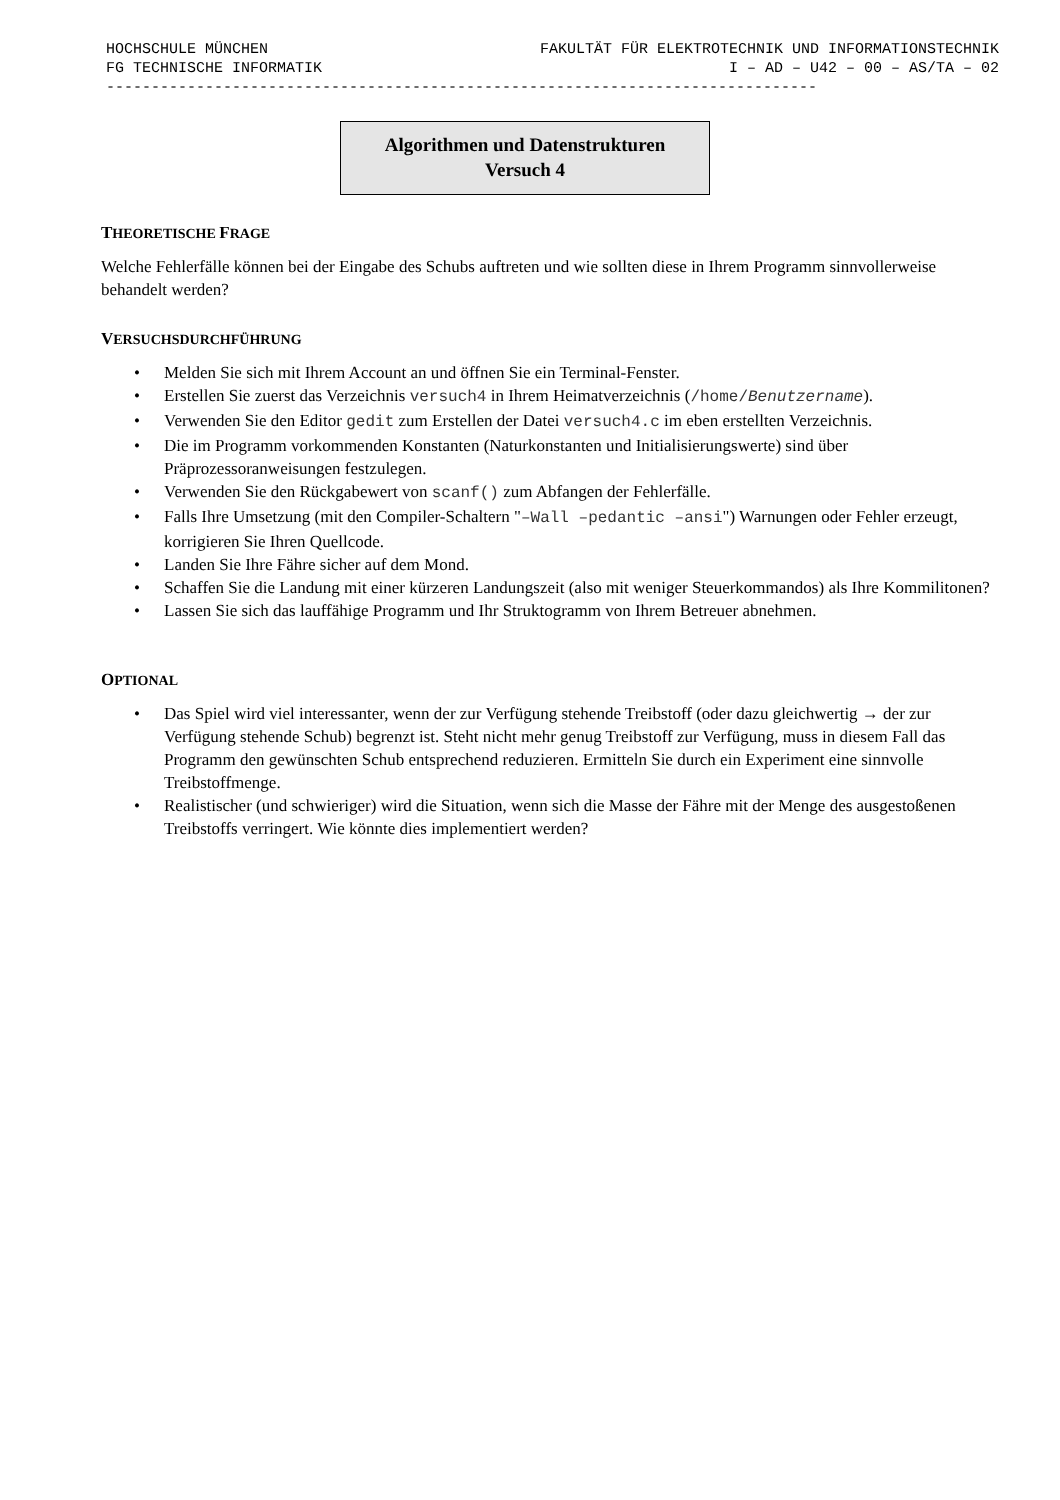HOCHSCHULE MÜNCHEN FAKULTÄT FÜR ELEKTROTECHNIK UND INFORMATIONSTECHNIK
FG TECHNISCHE INFORMATIK I – AD – U42 – 00 – AS/TA – 02
-------------------------------------------------------------------------------
Algorithmen und Datenstrukturen
Versuch 4
THEORETISCHE FRAGE
Welche Fehlerfälle können bei der Eingabe des Schubs auftreten und wie sollten diese in Ihrem Programm sinnvollerweise behandelt werden?
VERSUCHSDURCHFÜHRUNG
• Melden Sie sich mit Ihrem Account an und öffnen Sie ein Terminal-Fenster.
• Erstellen Sie zuerst das Verzeichnis versuch4 in Ihrem Heimatverzeichnis (/home/Benutzername).
• Verwenden Sie den Editor gedit zum Erstellen der Datei versuch4.c im eben erstellten Verzeichnis.
• Die im Programm vorkommenden Konstanten (Naturkonstanten und Initialisierungswerte) sind über Präprozessoranweisungen festzulegen.
• Verwenden Sie den Rückgabewert von scanf() zum Abfangen der Fehlerfälle.
• Falls Ihre Umsetzung (mit den Compiler-Schaltern "–Wall –pedantic –ansi") Warnungen oder Fehler erzeugt, korrigieren Sie Ihren Quellcode.
• Landen Sie Ihre Fähre sicher auf dem Mond.
• Schaffen Sie die Landung mit einer kürzeren Landungszeit (also mit weniger Steuerkommandos) als Ihre Kommilitonen?
• Lassen Sie sich das lauffähige Programm und Ihr Struktogramm von Ihrem Betreuer abnehmen.
OPTIONAL
• Das Spiel wird viel interessanter, wenn der zur Verfügung stehende Treibstoff (oder dazu gleichwertig → der zur Verfügung stehende Schub) begrenzt ist. Steht nicht mehr genug Treibstoff zur Verfügung, muss in diesem Fall das Programm den gewünschten Schub entsprechend reduzieren. Ermitteln Sie durch ein Experiment eine sinnvolle Treibstoffmenge.
• Realistischer (und schwieriger) wird die Situation, wenn sich die Masse der Fähre mit der Menge des ausgestoßenen Treibstoffs verringert. Wie könnte dies implementiert werden?